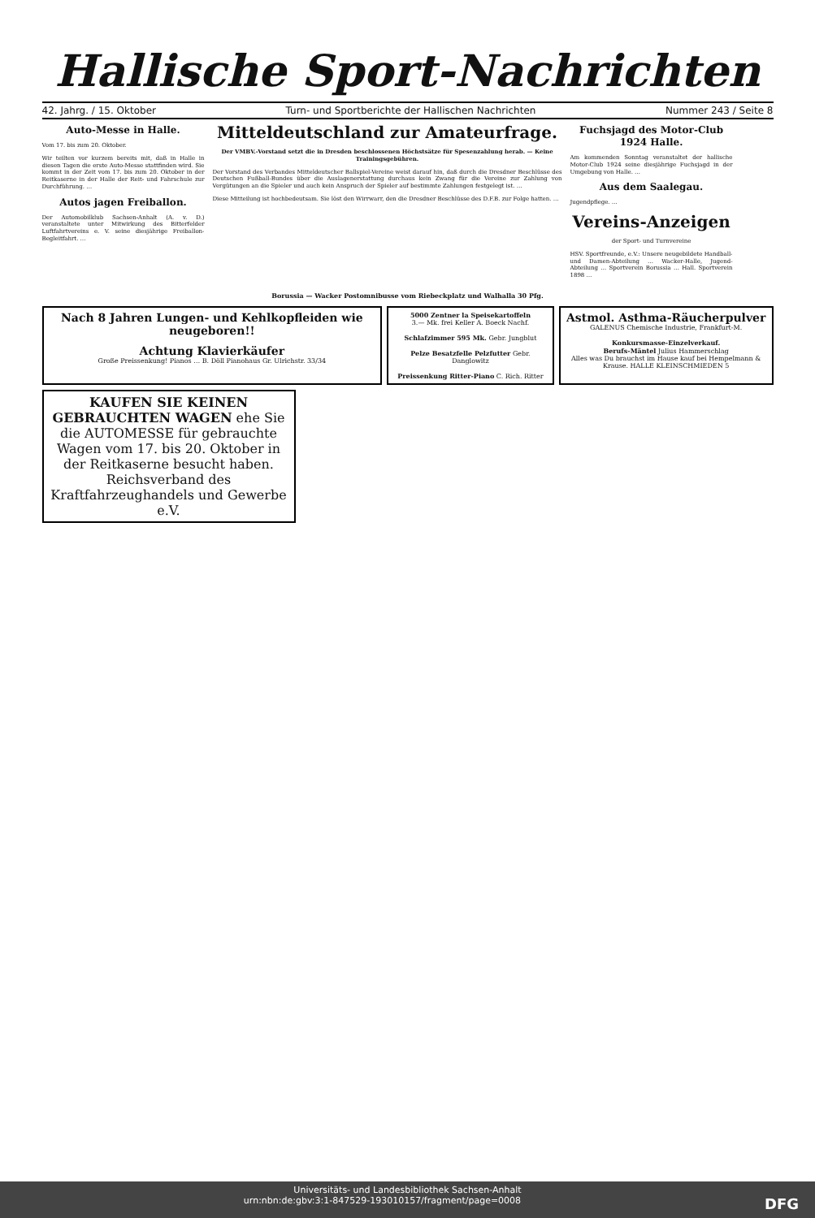Hallische Sport-Nachrichten
42. Jahrg. / 15. Oktober Turn- und Sportberichte der Hallischen Nachrichten Nummer 243 / Seite 8
Auto-Messe in Halle.
Vom 17. bis zum 20. Oktober.
Wir teilten vor kurzem bereits mit, daß in Halle in diesen Tagen die erste Auto-Messe stattfinden wird. Sie kommt in der Zeit vom 17. bis zum 20. Oktober in der Reitkaserne in der Halle der Reit- und Fahrschule zur Durchführung. …
Autos jagen Freiballon.
Der Automobilklub Sachsen-Anhalt (A. v. D.) veranstaltete unter Mitwirkung des Bitterfelder Luftfahrtvereins e. V. seine diesjährige Freiballon-Begleitfahrt. …
Mitteldeutschland zur Amateurfrage.
Der VMBV.-Vorstand setzt die in Dresden beschlossenen Höchstsätze für Spesenzahlung herab. — Keine Trainingsgebühren.
Der Vorstand des Verbandes Mitteldeutscher Ballspiel-Vereine weist darauf hin, daß durch die Dresdner Beschlüsse des Deutschen Fußball-Bundes über die Auslagenerstattung durchaus kein Zwang für die Vereine zur Zahlung von Vergütungen an die Spieler und auch kein Anspruch der Spieler auf bestimmte Zahlungen festgelegt ist. …
Diese Mitteilung ist hochbedeutsam. Sie löst den Wirrwarr, den die Dresdner Beschlüsse des D.F.B. zur Folge hatten. …
Fuchsjagd des Motor-Club 1924 Halle.
Am kommenden Sonntag veranstaltet der hallische Motor-Club 1924 seine diesjährige Fuchsjagd in der Umgebung von Halle. …
Aus dem Saalegau.
Jugendpflege. …
Vereins-Anzeigen
der Sport- und Turnvereine
HSV. Sportfreunde, e.V.: Unsere neugebildete Handball- und Damen-Abteilung … Wacker-Halle, Jugend-Abteilung … Sportverein Borussia … Hall. Sportverein 1898 …
Borussia — Wacker Postomnibusse vom Riebeckplatz und Walhalla 30 Pfg.
Nach 8 Jahren Lungen- und Kehlkopfleiden wie neugeboren!!
Achtung Klavierkäufer
Große Preissenkung! Pianos … B. Döll Pianohaus Gr. Ulrichstr. 33/34
5000 Zentner la Speisekartoffeln
3.— Mk. frei Keller A. Boeck Nachf.
Schlafzimmer 595 Mk. Gebr. Jungblut
Pelze Besatzfelle Pelzfutter Gebr. Danglowitz
Preissenkung Ritter-Piano C. Rich. Ritter
Astmol. Asthma-Räucherpulver
GALENUS Chemische Industrie, Frankfurt-M.
Konkursmasse-Einzelverkauf.
Berufs-Mäntel Julius Hammerschlag
Alles was Du brauchst im Hause kauf bei Hempelmann & Krause. HALLE KLEINSCHMIEDEN 5
KAUFEN SIE KEINEN GEBRAUCHTEN WAGEN ehe Sie die AUTOMESSE für gebrauchte Wagen vom 17. bis 20. Oktober in der Reitkaserne besucht haben. Reichsverband des Kraftfahrzeughandels und Gewerbe e.V.
Universitäts- und Landesbibliothek Sachsen-Anhalt
urn:nbn:de:gbv:3:1-847529-193010157/fragment/page=0008 DFG